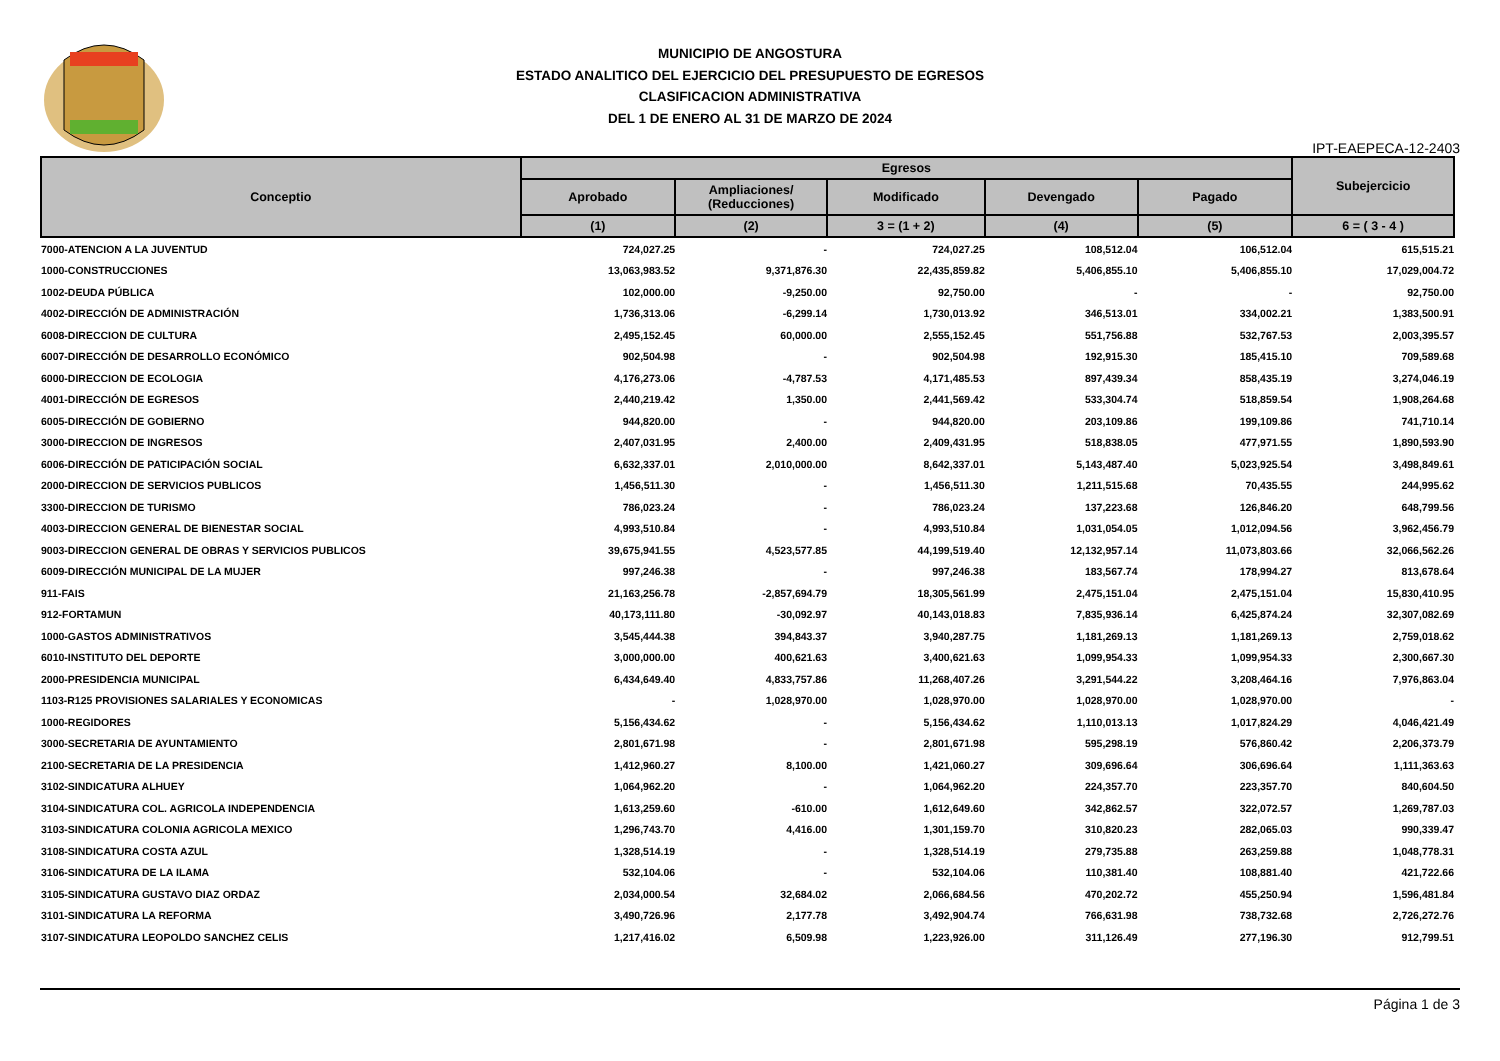MUNICIPIO DE ANGOSTURA
ESTADO ANALITICO DEL EJERCICIO DEL PRESUPUESTO DE EGRESOS
CLASIFICACION ADMINISTRATIVA
DEL 1 DE ENERO AL 31 DE MARZO DE 2024
IPT-EAEPECA-12-2403
| Conceptio | Egresos | | | | | Subejercicio |
| --- | --- | --- | --- | --- | --- | --- |
| | Aprobado | Ampliaciones/ (Reducciones) | Modificado | Devengado | Pagado | |
| | (1) | (2) | 3 = (1 + 2) | (4) | (5) | 6 = ( 3 - 4 ) |
| 7000-ATENCION A LA JUVENTUD | 724,027.25 | - | 724,027.25 | 108,512.04 | 106,512.04 | 615,515.21 |
| 1000-CONSTRUCCIONES | 13,063,983.52 | 9,371,876.30 | 22,435,859.82 | 5,406,855.10 | 5,406,855.10 | 17,029,004.72 |
| 1002-DEUDA PÚBLICA | 102,000.00 | -9,250.00 | 92,750.00 | - | - | 92,750.00 |
| 4002-DIRECCIÓN DE ADMINISTRACIÓN | 1,736,313.06 | -6,299.14 | 1,730,013.92 | 346,513.01 | 334,002.21 | 1,383,500.91 |
| 6008-DIRECCION DE CULTURA | 2,495,152.45 | 60,000.00 | 2,555,152.45 | 551,756.88 | 532,767.53 | 2,003,395.57 |
| 6007-DIRECCIÓN DE DESARROLLO ECONÓMICO | 902,504.98 | - | 902,504.98 | 192,915.30 | 185,415.10 | 709,589.68 |
| 6000-DIRECCION DE ECOLOGIA | 4,176,273.06 | -4,787.53 | 4,171,485.53 | 897,439.34 | 858,435.19 | 3,274,046.19 |
| 4001-DIRECCIÓN DE EGRESOS | 2,440,219.42 | 1,350.00 | 2,441,569.42 | 533,304.74 | 518,859.54 | 1,908,264.68 |
| 6005-DIRECCIÓN DE GOBIERNO | 944,820.00 | - | 944,820.00 | 203,109.86 | 199,109.86 | 741,710.14 |
| 3000-DIRECCION DE INGRESOS | 2,407,031.95 | 2,400.00 | 2,409,431.95 | 518,838.05 | 477,971.55 | 1,890,593.90 |
| 6006-DIRECCIÓN DE PATICIPACIÓN SOCIAL | 6,632,337.01 | 2,010,000.00 | 8,642,337.01 | 5,143,487.40 | 5,023,925.54 | 3,498,849.61 |
| 2000-DIRECCION DE SERVICIOS PUBLICOS | 1,456,511.30 | - | 1,456,511.30 | 1,211,515.68 | 70,435.55 | 244,995.62 |
| 3300-DIRECCION DE TURISMO | 786,023.24 | - | 786,023.24 | 137,223.68 | 126,846.20 | 648,799.56 |
| 4003-DIRECCION GENERAL DE BIENESTAR SOCIAL | 4,993,510.84 | - | 4,993,510.84 | 1,031,054.05 | 1,012,094.56 | 3,962,456.79 |
| 9003-DIRECCION GENERAL DE OBRAS Y SERVICIOS PUBLICOS | 39,675,941.55 | 4,523,577.85 | 44,199,519.40 | 12,132,957.14 | 11,073,803.66 | 32,066,562.26 |
| 6009-DIRECCIÓN MUNICIPAL DE LA MUJER | 997,246.38 | - | 997,246.38 | 183,567.74 | 178,994.27 | 813,678.64 |
| 911-FAIS | 21,163,256.78 | -2,857,694.79 | 18,305,561.99 | 2,475,151.04 | 2,475,151.04 | 15,830,410.95 |
| 912-FORTAMUN | 40,173,111.80 | -30,092.97 | 40,143,018.83 | 7,835,936.14 | 6,425,874.24 | 32,307,082.69 |
| 1000-GASTOS ADMINISTRATIVOS | 3,545,444.38 | 394,843.37 | 3,940,287.75 | 1,181,269.13 | 1,181,269.13 | 2,759,018.62 |
| 6010-INSTITUTO DEL DEPORTE | 3,000,000.00 | 400,621.63 | 3,400,621.63 | 1,099,954.33 | 1,099,954.33 | 2,300,667.30 |
| 2000-PRESIDENCIA MUNICIPAL | 6,434,649.40 | 4,833,757.86 | 11,268,407.26 | 3,291,544.22 | 3,208,464.16 | 7,976,863.04 |
| 1103-R125 PROVISIONES SALARIALES Y ECONOMICAS | - | 1,028,970.00 | 1,028,970.00 | 1,028,970.00 | 1,028,970.00 | - |
| 1000-REGIDORES | 5,156,434.62 | - | 5,156,434.62 | 1,110,013.13 | 1,017,824.29 | 4,046,421.49 |
| 3000-SECRETARIA DE AYUNTAMIENTO | 2,801,671.98 | - | 2,801,671.98 | 595,298.19 | 576,860.42 | 2,206,373.79 |
| 2100-SECRETARIA DE LA PRESIDENCIA | 1,412,960.27 | 8,100.00 | 1,421,060.27 | 309,696.64 | 306,696.64 | 1,111,363.63 |
| 3102-SINDICATURA ALHUEY | 1,064,962.20 | - | 1,064,962.20 | 224,357.70 | 223,357.70 | 840,604.50 |
| 3104-SINDICATURA COL. AGRICOLA INDEPENDENCIA | 1,613,259.60 | -610.00 | 1,612,649.60 | 342,862.57 | 322,072.57 | 1,269,787.03 |
| 3103-SINDICATURA COLONIA AGRICOLA MEXICO | 1,296,743.70 | 4,416.00 | 1,301,159.70 | 310,820.23 | 282,065.03 | 990,339.47 |
| 3108-SINDICATURA COSTA AZUL | 1,328,514.19 | - | 1,328,514.19 | 279,735.88 | 263,259.88 | 1,048,778.31 |
| 3106-SINDICATURA DE LA ILAMA | 532,104.06 | - | 532,104.06 | 110,381.40 | 108,881.40 | 421,722.66 |
| 3105-SINDICATURA GUSTAVO DIAZ ORDAZ | 2,034,000.54 | 32,684.02 | 2,066,684.56 | 470,202.72 | 455,250.94 | 1,596,481.84 |
| 3101-SINDICATURA LA REFORMA | 3,490,726.96 | 2,177.78 | 3,492,904.74 | 766,631.98 | 738,732.68 | 2,726,272.76 |
| 3107-SINDICATURA LEOPOLDO SANCHEZ CELIS | 1,217,416.02 | 6,509.98 | 1,223,926.00 | 311,126.49 | 277,196.30 | 912,799.51 |
Página 1 de 3